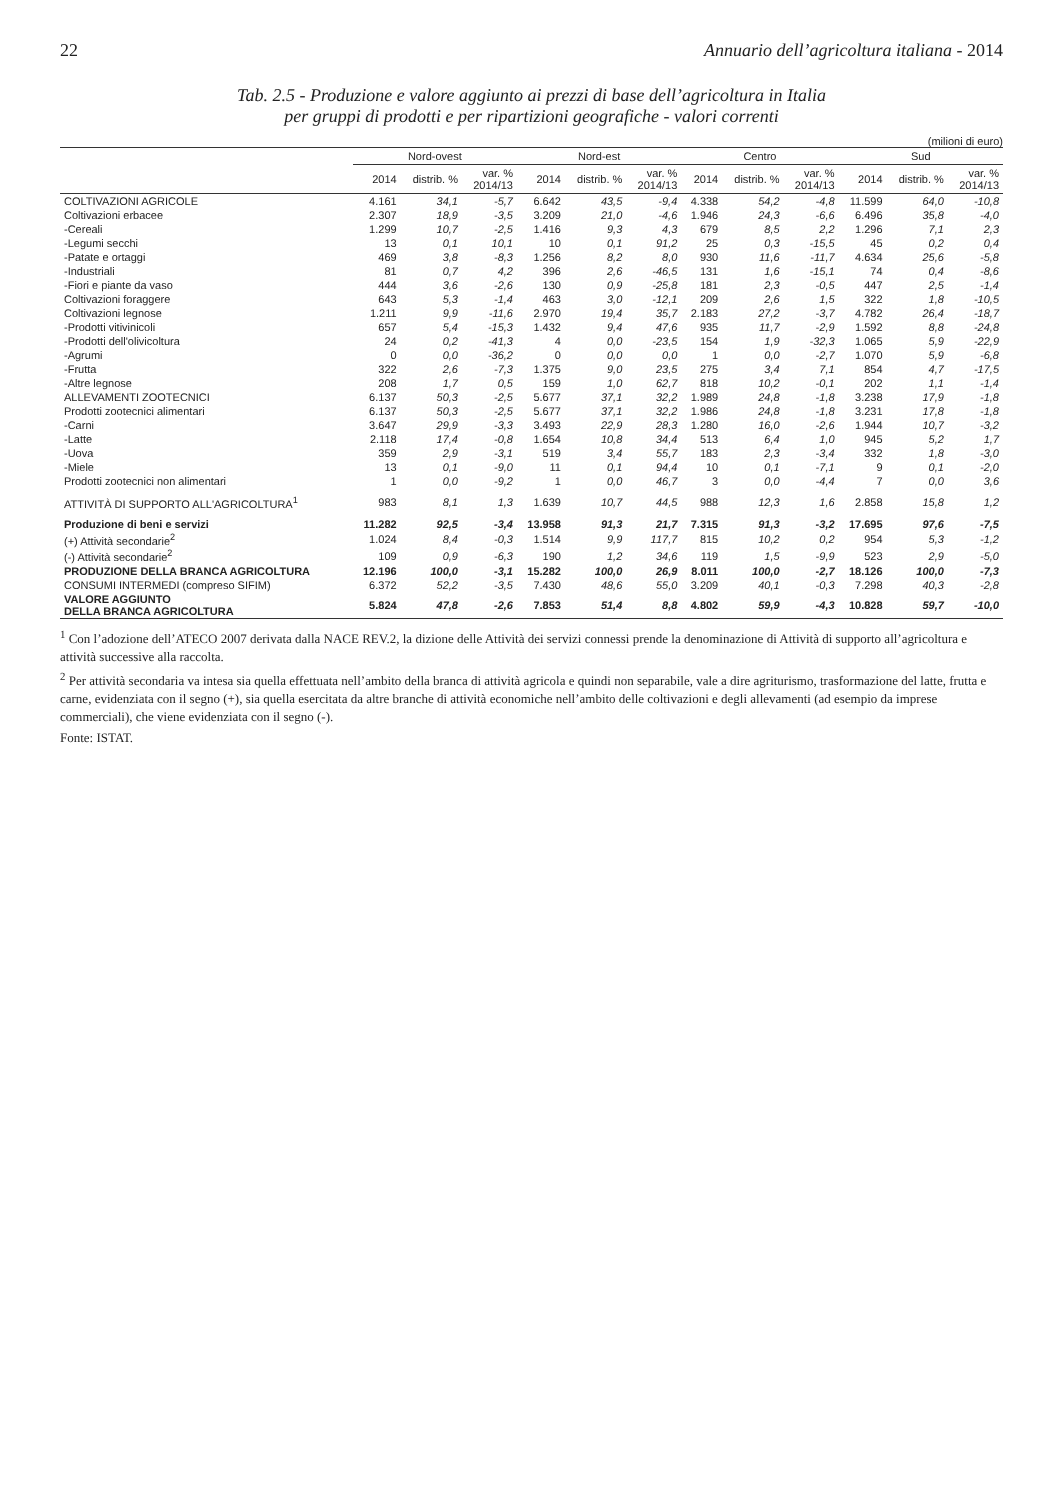22 Annuario dell’agricoltura italiana - 2014
Tab. 2.5 - Produzione e valore aggiunto ai prezzi di base dell’agricoltura in Italia
per gruppi di prodotti e per ripartizioni geografiche - valori correnti
(milioni di euro)
| | Nord-ovest | | | Nord-est | | | Centro | | | Sud | | |
| --- | --- | --- | --- | --- | --- | --- | --- | --- | --- | --- | --- | --- |
| | 2014 | distrib. % | var. % 2014/13 | 2014 | distrib. % | var. % 2014/13 | 2014 | distrib. % | var. % 2014/13 | 2014 | distrib. % | var. % 2014/13 |
| COLTIVAZIONI AGRICOLE | 4.161 | 34,1 | -5,7 | 6.642 | 43,5 | -9,4 | 4.338 | 54,2 | -4,8 | 11.599 | 64,0 | -10,8 |
| Coltivazioni erbacee | 2.307 | 18,9 | -3,5 | 3.209 | 21,0 | -4,6 | 1.946 | 24,3 | -6,6 | 6.496 | 35,8 | -4,0 |
| -Cereali | 1.299 | 10,7 | -2,5 | 1.416 | 9,3 | 4,3 | 679 | 8,5 | 2,2 | 1.296 | 7,1 | 2,3 |
| -Legumi secchi | 13 | 0,1 | 10,1 | 10 | 0,1 | 91,2 | 25 | 0,3 | -15,5 | 45 | 0,2 | 0,4 |
| -Patate e ortaggi | 469 | 3,8 | -8,3 | 1.256 | 8,2 | 8,0 | 930 | 11,6 | -11,7 | 4.634 | 25,6 | -5,8 |
| -Industriali | 81 | 0,7 | 4,2 | 396 | 2,6 | -46,5 | 131 | 1,6 | -15,1 | 74 | 0,4 | -8,6 |
| -Fiori e piante da vaso | 444 | 3,6 | -2,6 | 130 | 0,9 | -25,8 | 181 | 2,3 | -0,5 | 447 | 2,5 | -1,4 |
| Coltivazioni foraggere | 643 | 5,3 | -1,4 | 463 | 3,0 | -12,1 | 209 | 2,6 | 1,5 | 322 | 1,8 | -10,5 |
| Coltivazioni legnose | 1.211 | 9,9 | -11,6 | 2.970 | 19,4 | 35,7 | 2.183 | 27,2 | -3,7 | 4.782 | 26,4 | -18,7 |
| -Prodotti vitivinicoli | 657 | 5,4 | -15,3 | 1.432 | 9,4 | 47,6 | 935 | 11,7 | -2,9 | 1.592 | 8,8 | -24,8 |
| -Prodotti dell'olivicoltura | 24 | 0,2 | -41,3 | 4 | 0,0 | -23,5 | 154 | 1,9 | -32,3 | 1.065 | 5,9 | -22,9 |
| -Agrumi | 0 | 0,0 | -36,2 | 0 | 0,0 | 0,0 | 1 | 0,0 | -2,7 | 1.070 | 5,9 | -6,8 |
| -Frutta | 322 | 2,6 | -7,3 | 1.375 | 9,0 | 23,5 | 275 | 3,4 | 7,1 | 854 | 4,7 | -17,5 |
| -Altre legnose | 208 | 1,7 | 0,5 | 159 | 1,0 | 62,7 | 818 | 10,2 | -0,1 | 202 | 1,1 | -1,4 |
| ALLEVAMENTI ZOOTECNICI | 6.137 | 50,3 | -2,5 | 5.677 | 37,1 | 32,2 | 1.989 | 24,8 | -1,8 | 3.238 | 17,9 | -1,8 |
| Prodotti zootecnici alimentari | 6.137 | 50,3 | -2,5 | 5.677 | 37,1 | 32,2 | 1.986 | 24,8 | -1,8 | 3.231 | 17,8 | -1,8 |
| -Carni | 3.647 | 29,9 | -3,3 | 3.493 | 22,9 | 28,3 | 1.280 | 16,0 | -2,6 | 1.944 | 10,7 | -3,2 |
| -Latte | 2.118 | 17,4 | -0,8 | 1.654 | 10,8 | 34,4 | 513 | 6,4 | 1,0 | 945 | 5,2 | 1,7 |
| -Uova | 359 | 2,9 | -3,1 | 519 | 3,4 | 55,7 | 183 | 2,3 | -3,4 | 332 | 1,8 | -3,0 |
| -Miele | 13 | 0,1 | -9,0 | 11 | 0,1 | 94,4 | 10 | 0,1 | -7,1 | 9 | 0,1 | -2,0 |
| Prodotti zootecnici non alimentari | 1 | 0,0 | -9,2 | 1 | 0,0 | 46,7 | 3 | 0,0 | -4,4 | 7 | 0,0 | 3,6 |
| ATTIVITÀ DI SUPPORTO ALL'AGRICOLTURA<sup>1</sup> | 983 | 8,1 | 1,3 | 1.639 | 10,7 | 44,5 | 988 | 12,3 | 1,6 | 2.858 | 15,8 | 1,2 |
| Produzione di beni e servizi | 11.282 | 92,5 | -3,4 | 13.958 | 91,3 | 21,7 | 7.315 | 91,3 | -3,2 | 17.695 | 97,6 | -7,5 |
| (+) Attività secondarie<sup>2</sup> | 1.024 | 8,4 | -0,3 | 1.514 | 9,9 | 117,7 | 815 | 10,2 | 0,2 | 954 | 5,3 | -1,2 |
| (-) Attività secondarie<sup>2</sup> | 109 | 0,9 | -6,3 | 190 | 1,2 | 34,6 | 119 | 1,5 | -9,9 | 523 | 2,9 | -5,0 |
| PRODUZIONE DELLA BRANCA AGRICOLTURA | 12.196 | 100,0 | -3,1 | 15.282 | 100,0 | 26,9 | 8.011 | 100,0 | -2,7 | 18.126 | 100,0 | -7,3 |
| CONSUMI INTERMEDI (compreso SIFIM) | 6.372 | 52,2 | -3,5 | 7.430 | 48,6 | 55,0 | 3.209 | 40,1 | -0,3 | 7.298 | 40,3 | -2,8 |
| VALORE AGGIUNTO DELLA BRANCA AGRICOLTURA | 5.824 | 47,8 | -2,6 | 7.853 | 51,4 | 8,8 | 4.802 | 59,9 | -4,3 | 10.828 | 59,7 | -10,0 |
<sup>1</sup> Con l’adozione dell’ATECO 2007 derivata dalla NACE REV.2, la dizione delle Attività dei servizi connessi prende la denominazione di Attività di supporto all’agricoltura e attività successive alla raccolta.
<sup>2</sup> Per attività secondaria va intesa sia quella effettuata nell’ambito della branca di attività agricola e quindi non separabile, vale a dire agriturismo, trasformazione del latte, frutta e carne, evidenziata con il segno (+), sia quella esercitata da altre branche di attività economiche nell’ambito delle coltivazioni e degli allevamenti (ad esempio da imprese commerciali), che viene evidenziata con il segno (-).
Fonte: ISTAT.